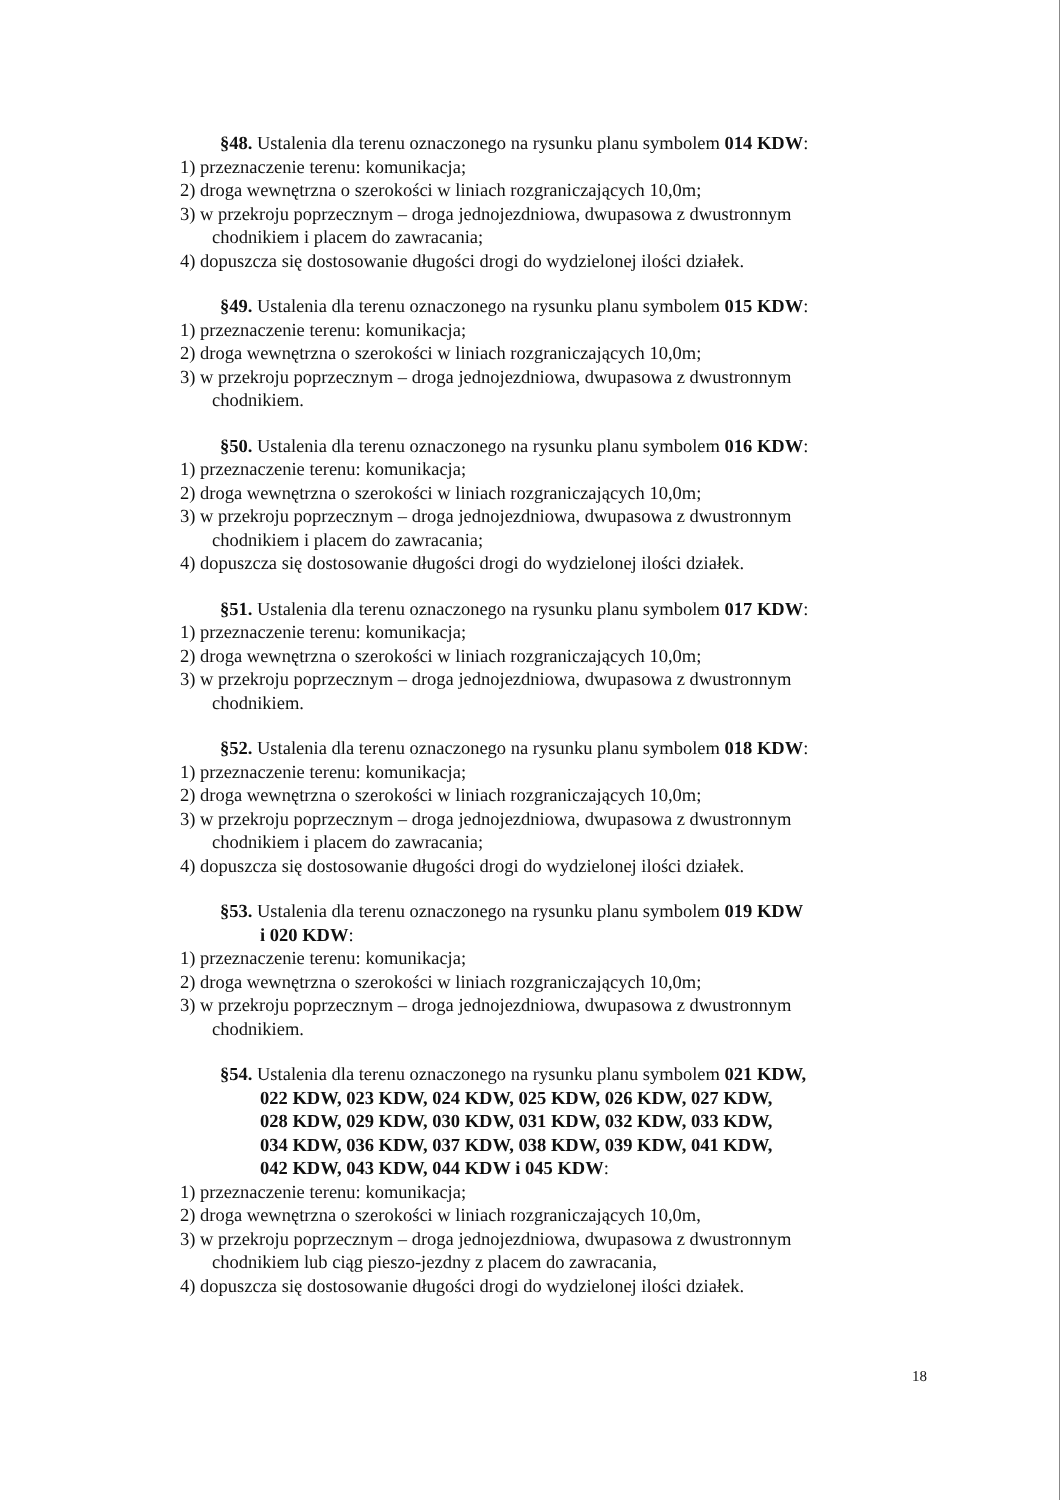§48. Ustalenia dla terenu oznaczonego na rysunku planu symbolem 014 KDW:
1) przeznaczenie terenu: komunikacja;
2) droga wewnętrzna o szerokości w liniach rozgraniczających 10,0m;
3) w przekroju poprzecznym – droga jednojezdniowa, dwupasowa z dwustronnym
chodnikiem i placem do zawracania;
4) dopuszcza się dostosowanie długości drogi do wydzielonej ilości działek.
§49. Ustalenia dla terenu oznaczonego na rysunku planu symbolem 015 KDW:
1) przeznaczenie terenu: komunikacja;
2) droga wewnętrzna o szerokości w liniach rozgraniczających 10,0m;
3) w przekroju poprzecznym – droga jednojezdniowa, dwupasowa z dwustronnym
chodnikiem.
§50. Ustalenia dla terenu oznaczonego na rysunku planu symbolem 016 KDW:
1) przeznaczenie terenu: komunikacja;
2) droga wewnętrzna o szerokości w liniach rozgraniczających 10,0m;
3) w przekroju poprzecznym – droga jednojezdniowa, dwupasowa z dwustronnym
chodnikiem i placem do zawracania;
4) dopuszcza się dostosowanie długości drogi do wydzielonej ilości działek.
§51. Ustalenia dla terenu oznaczonego na rysunku planu symbolem 017 KDW:
1) przeznaczenie terenu: komunikacja;
2) droga wewnętrzna o szerokości w liniach rozgraniczających 10,0m;
3) w przekroju poprzecznym – droga jednojezdniowa, dwupasowa z dwustronnym
chodnikiem.
§52. Ustalenia dla terenu oznaczonego na rysunku planu symbolem 018 KDW:
1) przeznaczenie terenu: komunikacja;
2) droga wewnętrzna o szerokości w liniach rozgraniczających 10,0m;
3) w przekroju poprzecznym – droga jednojezdniowa, dwupasowa z dwustronnym
chodnikiem i placem do zawracania;
4) dopuszcza się dostosowanie długości drogi do wydzielonej ilości działek.
§53. Ustalenia dla terenu oznaczonego na rysunku planu symbolem 019 KDW
i 020 KDW:
1) przeznaczenie terenu: komunikacja;
2) droga wewnętrzna o szerokości w liniach rozgraniczających 10,0m;
3) w przekroju poprzecznym – droga jednojezdniowa, dwupasowa z dwustronnym
chodnikiem.
§54. Ustalenia dla terenu oznaczonego na rysunku planu symbolem 021 KDW,
022 KDW, 023 KDW, 024 KDW, 025 KDW, 026 KDW, 027 KDW,
028 KDW, 029 KDW, 030 KDW, 031 KDW, 032 KDW, 033 KDW,
034 KDW, 036 KDW, 037 KDW, 038 KDW, 039 KDW, 041 KDW,
042 KDW, 043 KDW, 044 KDW i 045 KDW:
1) przeznaczenie terenu: komunikacja;
2) droga wewnętrzna o szerokości w liniach rozgraniczających 10,0m,
3) w przekroju poprzecznym – droga jednojezdniowa, dwupasowa z dwustronnym
chodnikiem lub ciąg pieszo-jezdny z placem do zawracania,
4) dopuszcza się dostosowanie długości drogi do wydzielonej ilości działek.
18